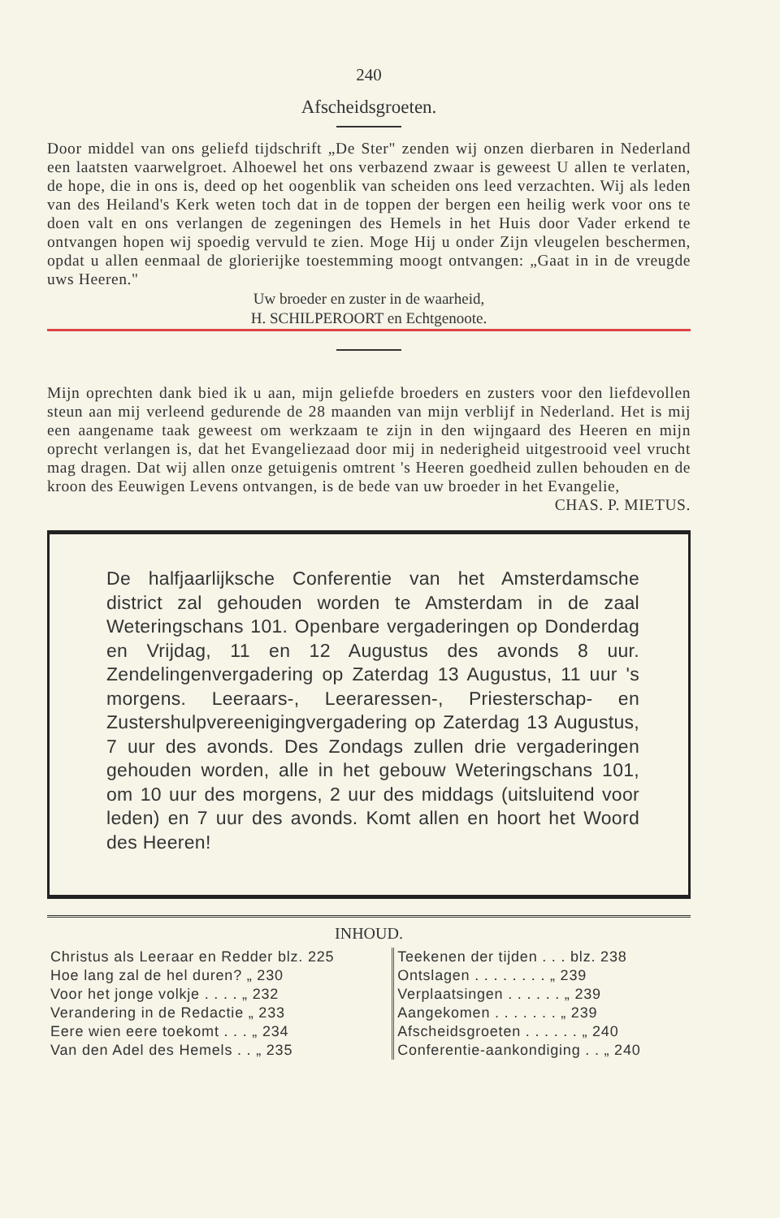240
Afscheidsgroeten.
Door middel van ons geliefd tijdschrift „De Ster" zenden wij onzen dierbaren in Nederland een laatsten vaarwelgroet. Alhoewel het ons verbazend zwaar is geweest U allen te verlaten, de hope, die in ons is, deed op het oogenblik van scheiden ons leed verzachten. Wij als leden van des Heiland's Kerk weten toch dat in de toppen der bergen een heilig werk voor ons te doen valt en ons verlangen de zegeningen des Hemels in het Huis door Vader erkend te ontvangen hopen wij spoedig vervuld te zien. Moge Hij u onder Zijn vleugelen beschermen, opdat u allen eenmaal de glorierijke toestemming moogt ontvangen: „Gaat in in de vreugde uws Heeren."
Uw broeder en zuster in de waarheid,
H. SCHILPEROORT en Echtgenoote.
Mijn oprechten dank bied ik u aan, mijn geliefde broeders en zusters voor den liefdevollen steun aan mij verleend gedurende de 28 maanden van mijn verblijf in Nederland. Het is mij een aangename taak geweest om werkzaam te zijn in den wijngaard des Heeren en mijn oprecht verlangen is, dat het Evangeliezaad door mij in nederigheid uitgestrooid veel vrucht mag dragen. Dat wij allen onze getuigenis omtrent 's Heeren goedheid zullen behouden en de kroon des Eeuwigen Levens ontvangen, is de bede van uw broeder in het Evangelie,
CHAS. P. MIETUS.
De halfjaarlijksche Conferentie van het Amsterdamsche district zal gehouden worden te Amsterdam in de zaal Weteringschans 101. Openbare vergaderingen op Donderdag en Vrijdag, 11 en 12 Augustus des avonds 8 uur. Zendelingenvergadering op Zaterdag 13 Augustus, 11 uur 's morgens. Leeraars-, Leeraressen-, Priesterschap- en Zustershulpvereenigingvergadering op Zaterdag 13 Augustus, 7 uur des avonds. Des Zondags zullen drie vergaderingen gehouden worden, alle in het gebouw Weteringschans 101, om 10 uur des morgens, 2 uur des middags (uitsluitend voor leden) en 7 uur des avonds. Komt allen en hoort het Woord des Heeren!
INHOUD.
| Christus als Leeraar en Redder blz. 225 | Teekenen der tijden . . . blz. 238 |
| Hoe lang zal de hel duren? „ 230 | Ontslagen . . . . . . . . „ 239 |
| Voor het jonge volkje . . . . „ 232 | Verplaatsingen . . . . . . „ 239 |
| Verandering in de Redactie „ 233 | Aangekomen . . . . . . . „ 239 |
| Eere wien eere toekomt . . . „ 234 | Afscheidsgroeten . . . . . . „ 240 |
| Van den Adel des Hemels . . „ 235 | Conferentie-aankondiging . . „ 240 |